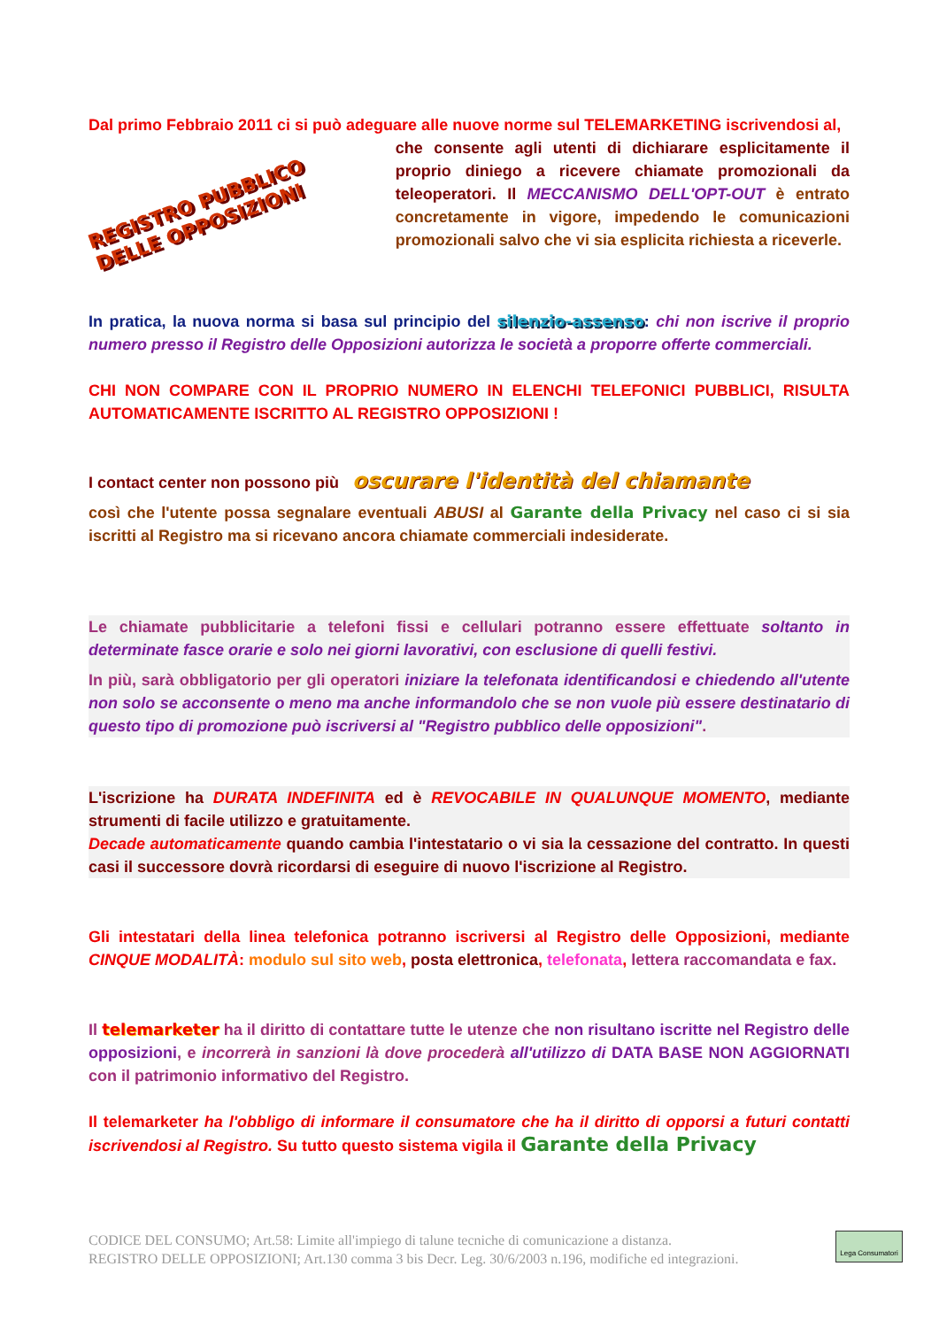Dal primo Febbraio 2011 ci si può adeguare alle nuove norme sul TELEMARKETING iscrivendosi al,
REGISTRO PUBBLICO DELLE OPPOSIZIONI
che consente agli utenti di dichiarare esplicitamente il proprio diniego a ricevere chiamate promozionali da teleoperatori. Il MECCANISMO DELL'OPT-OUT è entrato concretamente in vigore, impedendo le comunicazioni promozionali salvo che vi sia esplicita richiesta a riceverle.
In pratica, la nuova norma si basa sul principio del silenzio-assenso: chi non iscrive il proprio numero presso il Registro delle Opposizioni autorizza le società a proporre offerte commerciali.
CHI NON COMPARE CON IL PROPRIO NUMERO IN ELENCHI TELEFONICI PUBBLICI, RISULTA AUTOMATICAMENTE ISCRITTO AL REGISTRO OPPOSIZIONI !
I contact center non possono più oscurare l'identità del chiamante
così che l'utente possa segnalare eventuali ABUSI al Garante della Privacy nel caso ci si sia iscritti al Registro ma si ricevano ancora chiamate commerciali indesiderate.
Le chiamate pubblicitarie a telefoni fissi e cellulari potranno essere effettuate soltanto in determinate fasce orarie e solo nei giorni lavorativi, con esclusione di quelli festivi.
In più, sarà obbligatorio per gli operatori iniziare la telefonata identificandosi e chiedendo all'utente non solo se acconsente o meno ma anche informandolo che se non vuole più essere destinatario di questo tipo di promozione può iscriversi al "Registro pubblico delle opposizioni".
L'iscrizione ha DURATA INDEFINITA ed è REVOCABILE IN QUALUNQUE MOMENTO, mediante strumenti di facile utilizzo e gratuitamente.
Decade automaticamente quando cambia l'intestatario o vi sia la cessazione del contratto. In questi casi il successore dovrà ricordarsi di eseguire di nuovo l'iscrizione al Registro.
Gli intestatari della linea telefonica potranno iscriversi al Registro delle Opposizioni, mediante CINQUE MODALITÀ: modulo sul sito web, posta elettronica, telefonata, lettera raccomandata e fax.
Il telemarketer ha il diritto di contattare tutte le utenze che non risultano iscritte nel Registro delle opposizioni, e incorrerà in sanzioni là dove procederà all'utilizzo di DATA BASE NON AGGIORNATI con il patrimonio informativo del Registro.
Il telemarketer ha l'obbligo di informare il consumatore che ha il diritto di opporsi a futuri contatti iscrivendosi al Registro. Su tutto questo sistema vigila il Garante della Privacy
CODICE DEL CONSUMO; Art.58: Limite all'impiego di talune tecniche di comunicazione a distanza.
REGISTRO DELLE OPPOSIZIONI; Art.130 comma 3 bis Decr. Leg. 30/6/2003 n.196, modifiche ed integrazioni.
Lega Consumatori